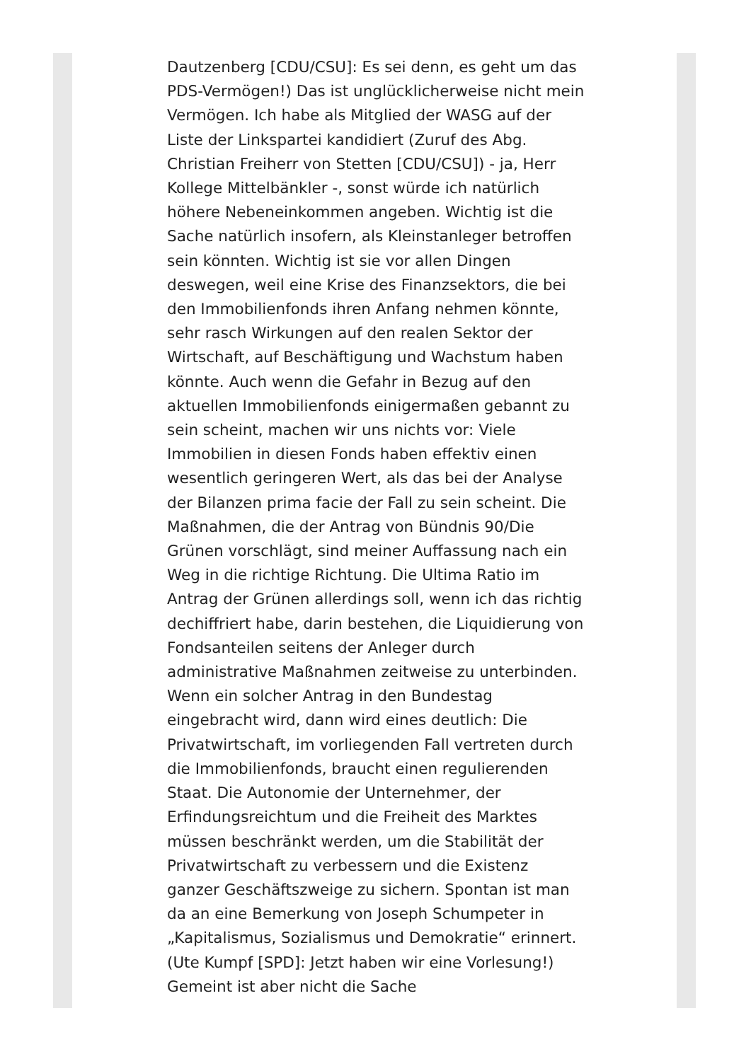Dautzenberg [CDU/CSU]: Es sei denn, es geht um das PDS-Vermögen!) Das ist unglücklicherweise nicht mein Vermögen. Ich habe als Mitglied der WASG auf der Liste der Linkspartei kandidiert (Zuruf des Abg. Christian Freiherr von Stetten [CDU/CSU]) - ja, Herr Kollege Mittelbänkler -, sonst würde ich natürlich höhere Nebeneinkommen angeben. Wichtig ist die Sache natürlich insofern, als Kleinstanleger betroffen sein könnten. Wichtig ist sie vor allen Dingen deswegen, weil eine Krise des Finanzsektors, die bei den Immobilienfonds ihren Anfang nehmen könnte, sehr rasch Wirkungen auf den realen Sektor der Wirtschaft, auf Beschäftigung und Wachstum haben könnte. Auch wenn die Gefahr in Bezug auf den aktuellen Immobilienfonds einigermaßen gebannt zu sein scheint, machen wir uns nichts vor: Viele Immobilien in diesen Fonds haben effektiv einen wesentlich geringeren Wert, als das bei der Analyse der Bilanzen prima facie der Fall zu sein scheint. Die Maßnahmen, die der Antrag von Bündnis 90/Die Grünen vorschlägt, sind meiner Auffassung nach ein Weg in die richtige Richtung. Die Ultima Ratio im Antrag der Grünen allerdings soll, wenn ich das richtig dechiffriert habe, darin bestehen, die Liquidierung von Fondsanteilen seitens der Anleger durch administrative Maßnahmen zeitweise zu unterbinden. Wenn ein solcher Antrag in den Bundestag eingebracht wird, dann wird eines deutlich: Die Privatwirtschaft, im vorliegenden Fall vertreten durch die Immobilienfonds, braucht einen regulierenden Staat. Die Autonomie der Unternehmer, der Erfindungsreichtum und die Freiheit des Marktes müssen beschränkt werden, um die Stabilität der Privatwirtschaft zu verbessern und die Existenz ganzer Geschäftszweige zu sichern. Spontan ist man da an eine Bemerkung von Joseph Schumpeter in „Kapitalismus, Sozialismus und Demokratie“ erinnert. (Ute Kumpf [SPD]: Jetzt haben wir eine Vorlesung!) Gemeint ist aber nicht die Sache